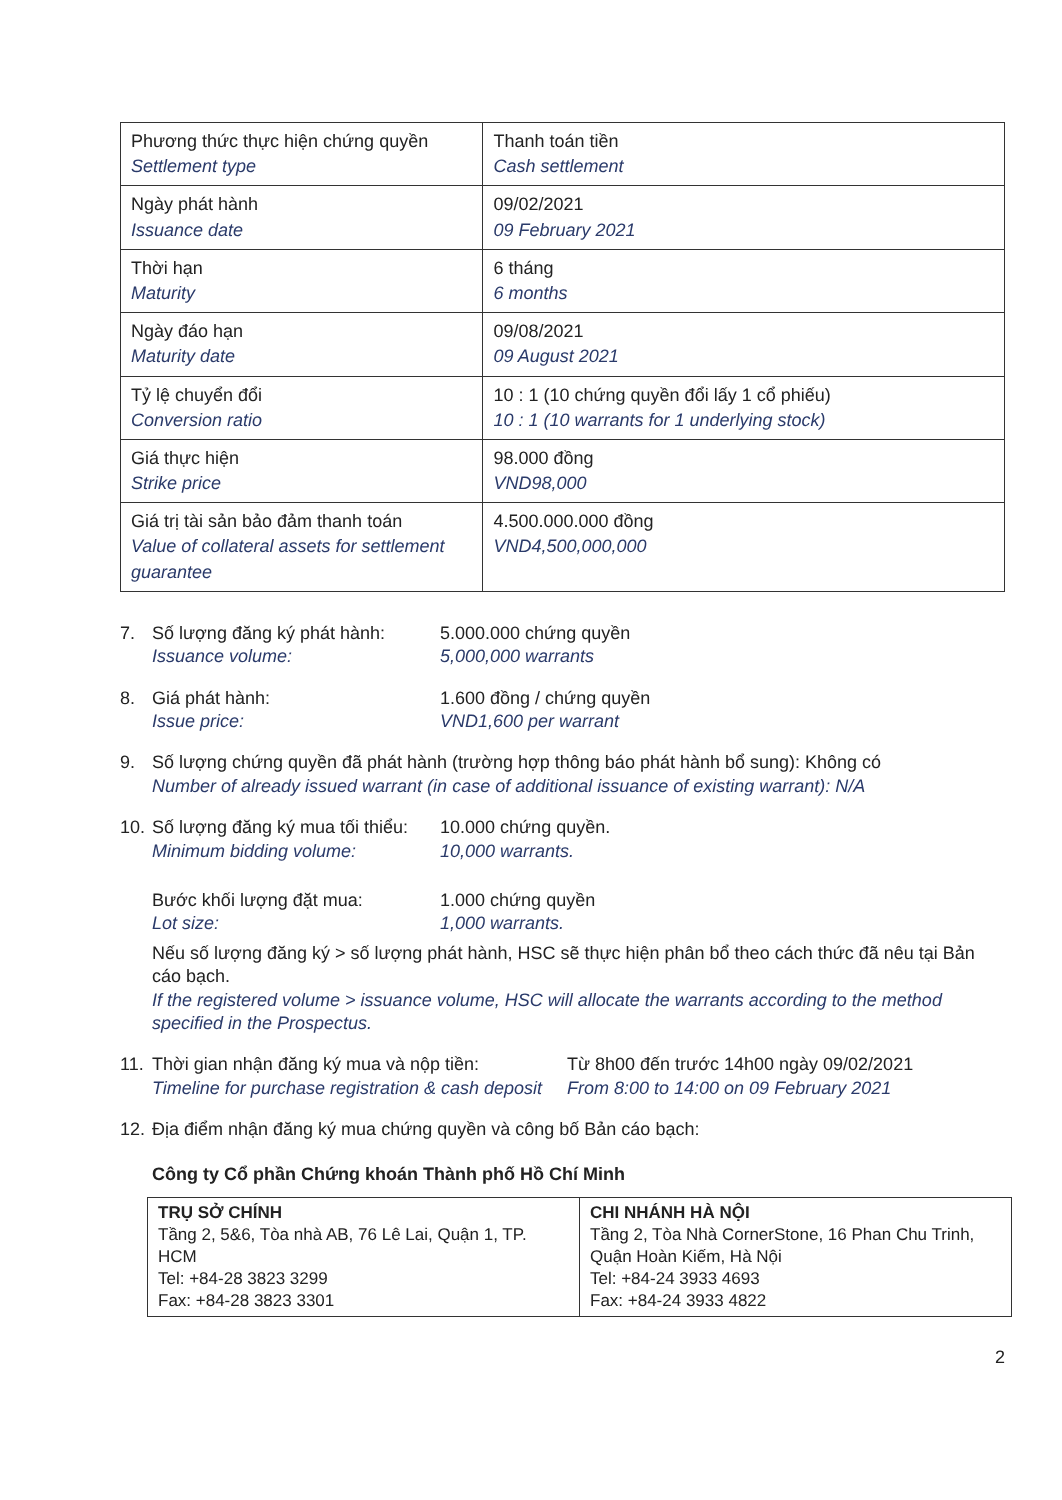| Phương thức thực hiện chứng quyền Settlement type | Thanh toán tiền Cash settlement |
| Ngày phát hành Issuance date | 09/02/2021 09 February 2021 |
| Thời hạn Maturity | 6 tháng 6 months |
| Ngày đáo hạn Maturity date | 09/08/2021 09 August 2021 |
| Tỷ lệ chuyển đổi Conversion ratio | 10 : 1 (10 chứng quyền đổi lấy 1 cổ phiếu) 10 : 1 (10 warrants for 1 underlying stock) |
| Giá thực hiện Strike price | 98.000 đồng VND98,000 |
| Giá trị tài sản bảo đảm thanh toán Value of collateral assets for settlement guarantee | 4.500.000.000 đồng VND4,500,000,000 |
7. Số lượng đăng ký phát hành:
Issuance volume:
5.000.000 chứng quyền
5,000,000 warrants
8. Giá phát hành:
Issue price:
1.600 đồng / chứng quyền
VND1,600 per warrant
9. Số lượng chứng quyền đã phát hành (trường hợp thông báo phát hành bổ sung): Không có
Number of already issued warrant (in case of additional issuance of existing warrant): N/A
10.
Số lượng đăng ký mua tối thiểu:
Minimum bidding volume:
10.000 chứng quyền.
10,000 warrants.
Bước khối lượng đặt mua:
Lot size:
1.000 chứng quyền
1,000 warrants.
Nếu số lượng đăng ký > số lượng phát hành, HSC sẽ thực hiện phân bổ theo cách thức đã nêu tại Bản cáo bạch.
If the registered volume > issuance volume, HSC will allocate the warrants according to the method specified in the Prospectus.
11.
Thời gian nhận đăng ký mua và nộp tiền:
Timeline for purchase registration & cash deposit
Từ 8h00 đến trước 14h00 ngày 09/02/2021
From 8:00 to 14:00 on 09 February 2021
12.
Địa điểm nhận đăng ký mua chứng quyền và công bố Bản cáo bạch:
Công ty Cổ phần Chứng khoán Thành phố Hồ Chí Minh
| TRỤ SỞ CHÍNH Tầng 2, 5&6, Tòa nhà AB, 76 Lê Lai, Quận 1, TP. HCM Tel: +84-28 3823 3299 Fax: +84-28 3823 3301 | CHI NHÁNH HÀ NỘI Tầng 2, Tòa Nhà CornerStone, 16 Phan Chu Trinh, Quận Hoàn Kiếm, Hà Nội Tel: +84-24 3933 4693 Fax: +84-24 3933 4822 |
2